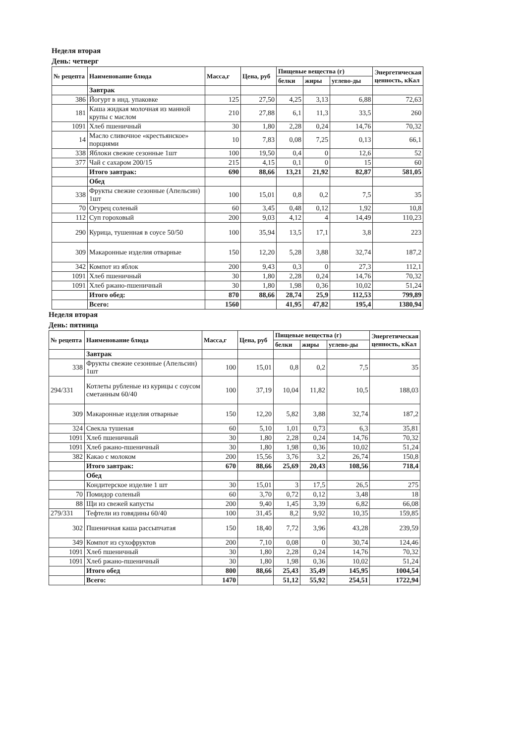Неделя вторая
День: четверг
| № рецепта | Наименование блюда | Масса,г | Цена, руб | Пищевые вещества (г) | | | Энергетическая ценность, кКал |
| --- | --- | --- | --- | --- | --- | --- | --- |
| | | | | белки | жиры | углево-ды | |
| | Завтрак | | | | | | |
| 386 | Йогурт в инд. упаковке | 125 | 27,50 | 4,25 | 3,13 | 6,88 | 72,63 |
| 181 | Каша жидкая молочная из манной крупы с маслом | 210 | 27,88 | 6,1 | 11,3 | 33,5 | 260 |
| 1091 | Хлеб пшеничный | 30 | 1,80 | 2,28 | 0,24 | 14,76 | 70,32 |
| 14 | Масло сливочное «крестьянское» порциями | 10 | 7,83 | 0,08 | 7,25 | 0,13 | 66,1 |
| 338 | Яблоки свежие сезонные 1шт | 100 | 19,50 | 0,4 | 0 | 12,6 | 52 |
| 377 | Чай с сахаром 200/15 | 215 | 4,15 | 0,1 | 0 | 15 | 60 |
| | Итого завтрак: | 690 | 88,66 | 13,21 | 21,92 | 82,87 | 581,05 |
| | Обед | | | | | | |
| 338 | Фрукты свежие сезонные (Апельсин) 1шт | 100 | 15,01 | 0,8 | 0,2 | 7,5 | 35 |
| 70 | Огурец соленый | 60 | 3,45 | 0,48 | 0,12 | 1,92 | 10,8 |
| 112 | Суп гороховый | 200 | 9,03 | 4,12 | 4 | 14,49 | 110,23 |
| 290 | Курица, тушенная в соусе 50/50 | 100 | 35,94 | 13,5 | 17,1 | 3,8 | 223 |
| 309 | Макаронные изделия отварные | 150 | 12,20 | 5,28 | 3,88 | 32,74 | 187,2 |
| 342 | Компот из яблок | 200 | 9,43 | 0,3 | 0 | 27,3 | 112,1 |
| 1091 | Хлеб пшеничный | 30 | 1,80 | 2,28 | 0,24 | 14,76 | 70,32 |
| 1091 | Хлеб ржано-пшеничный | 30 | 1,80 | 1,98 | 0,36 | 10,02 | 51,24 |
| | Итого обед: | 870 | 88,66 | 28,74 | 25,9 | 112,53 | 799,89 |
| | Всего: | 1560 | | 41,95 | 47,82 | 195,4 | 1380,94 |
Неделя вторая
День: пятница
| № рецепта | Наименование блюда | Масса,г | Цена, руб | Пищевые вещества (г) | | | Энергетическая ценность, кКал |
| --- | --- | --- | --- | --- | --- | --- | --- |
| | | | | белки | жиры | углево-ды | |
| | Завтрак | | | | | | |
| 338 | Фрукты свежие сезонные (Апельсин) 1шт | 100 | 15,01 | 0,8 | 0,2 | 7,5 | 35 |
| 294/331 | Котлеты рубленые из курицы с соусом сметанным 60/40 | 100 | 37,19 | 10,04 | 11,82 | 10,5 | 188,03 |
| 309 | Макаронные изделия отварные | 150 | 12,20 | 5,82 | 3,88 | 32,74 | 187,2 |
| 324 | Свекла тушеная | 60 | 5,10 | 1,01 | 0,73 | 6,3 | 35,81 |
| 1091 | Хлеб пшеничный | 30 | 1,80 | 2,28 | 0,24 | 14,76 | 70,32 |
| 1091 | Хлеб ржано-пшеничный | 30 | 1,80 | 1,98 | 0,36 | 10,02 | 51,24 |
| 382 | Какао с молоком | 200 | 15,56 | 3,76 | 3,2 | 26,74 | 150,8 |
| | Итого завтрак: | 670 | 88,66 | 25,69 | 20,43 | 108,56 | 718,4 |
| | Обед | | | | | | |
| | Кондитерское изделие 1 шт | 30 | 15,01 | 3 | 17,5 | 26,5 | 275 |
| 70 | Помидор соленый | 60 | 3,70 | 0,72 | 0,12 | 3,48 | 18 |
| 88 | Щи из свежей капусты | 200 | 9,40 | 1,45 | 3,39 | 6,82 | 66,08 |
| 279/331 | Тефтели из говядины 60/40 | 100 | 31,45 | 8,2 | 9,92 | 10,35 | 159,85 |
| 302 | Пшеничная каша рассыпчатая | 150 | 18,40 | 7,72 | 3,96 | 43,28 | 239,59 |
| 349 | Компот из сухофруктов | 200 | 7,10 | 0,08 | 0 | 30,74 | 124,46 |
| 1091 | Хлеб пшеничный | 30 | 1,80 | 2,28 | 0,24 | 14,76 | 70,32 |
| 1091 | Хлеб ржано-пшеничный | 30 | 1,80 | 1,98 | 0,36 | 10,02 | 51,24 |
| | Итого обед | 800 | 88,66 | 25,43 | 35,49 | 145,95 | 1004,54 |
| | Всего: | 1470 | | 51,12 | 55,92 | 254,51 | 1722,94 |